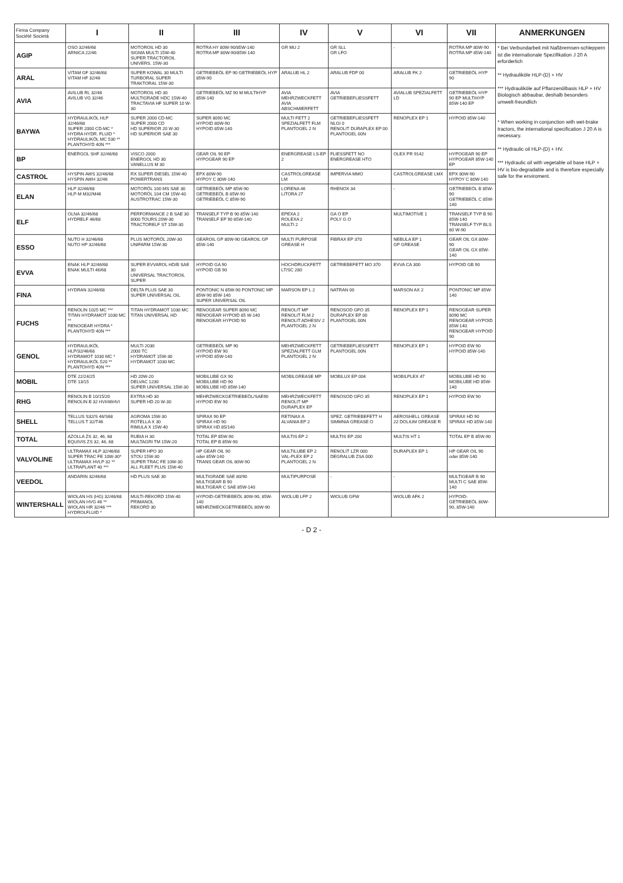| Firma Company Société Società | I | II | III | IV | V | VI | VII | ANMERKUNGEN |
| --- | --- | --- | --- | --- | --- | --- | --- | --- |
| AGIP | OSO 32/46/68 ARNICA 22/46 | MOTOROIL HD 30 SIGMA MULTI 15W-40 SUPER TRACTOROIL UNIVERS. 15W-30 | ROTRA HY 80W-90/85W-140 ROTRA MP 80W-90/85W-140 | GR MU 2 | GR SLL GR LFO | - | ROTRA MP 80W-90 ROTRA MP 85W-140 | * Bei Verbundarbeit mit Naßbremsen-schleppern ist die internationale Spezifikation J 20 A erforderlich ** Hydrauliköle HLP-(D) + HV *** Hydrauliköle auf Pflanzenölbasis HLP + HV Biologisch abbaubar, deshalb besonders umwelt-freundlich * When working in conjunction with wet-brake tractors, the international specification J 20 A is necessary. ** Hydraulic oil HLP-(D) + HV. *** Hydraulic oil with vegetable oil base HLP + HV is bio-degradable and is therefore especially safe for the enviroment. |
| ARAL | VITAM GF 32/46/68 VITAM HF 32/46 | SUPER KOWAL 30 MULTI TURBORAL SUPER TRAKTORAL 15W-30 | GETRIEBEÖL EP 90 GETRIEBEÖL HYP 85W-90 | ARALUB HL 2 | ARALUB FDP 00 | ARALUB FK 2 | GETRIEBEÖL HYP 90 | |
| AVIA | AVILUB RL 32/46 AVILUB VG 32/46 | MOTOROIL HD 30 MULTIGRADE HDC 15W-40 TRACTAVIA HF SUPER 10 W-30 | GETRIEBEÖL MZ 90 M MULTIHYP 85W-140 | AVIA MEHRZWECKFETT AVIA ABSCHMIERFETT | AVIA GETRIEBEFLIESSFETT | AVIALUB SPEZIALFETT LD | GETRIEBEÖL HYP 90 EP MULTIHYP 85W-140 EP | |
| BAYWA | HYDRAULIKÖL HLP 32/46/68 SUPER 2000 CD-MC * HYDRA HYDR. FLUID * HYDRAULIKÖL MC 530 ** PLANTOHYD 40N *** | SUPER 2000 CD-MC SUPER 2000 CD HD SUPERIOR 20 W-30 HD SUPERIOR SAE 30 | SUPER 8090 MC HYPOID 80W-90 HYPOID 85W-140 | MULTI FETT 2 SPEZIALFETT FLM PLANTOGEL 2 N | GETRIEBEFLIESSFETT NLGI 0 RENOLIT DURAPLEX EP 00 PLANTOGEL 00N | RENOPLEX EP 1 | HYPOID 85W-140 | |
| BP | ENERGOL SHF 32/46/68 | VISCO 2000 ENERGOL HD 30 VANELLUS M 30 | GEAR OIL 90 EP HYPOGEAR 90 EP | ENERGREASE LS-EP 2 | FLIESSFETT NO ENERGREASE HTO | OLEX PR 9142 | HYPOGEAR 90 EP HYPOGEAR 85W-140 EP | |
| CASTROL | HYSPIN AWS 32/46/68 HYSPIN AWH 32/46 | RX SUPER DIESEL 15W-40 POWERTRANS | EPX 80W-90 HYPOY C 80W-140 | CASTROLGREASE LM | IMPERVIA MMO | CASTROLGREASE LMX | EPX 80W-90 HYPOY C 80W-140 | |
| ELAN | HLP 32/46/68 HLP-M M32/M46 | MOTORÖL 100 MS SAE 30 MOTORÖL 104 CM 15W-40 AUSTROTRAC 15W-30 | GETRIEBEÖL MP 85W-90 GETRIEBEÖL B 85W-90 GETRIEBEÖL C 85W-90 | LORENA 46 LITORA 27 | RHENOX 34 | - | GETRIEBEÖL B 85W-90 GETRIEBEÖL C 85W-140 | |
| ELF | OLNA 32/46/68 HYDRELF 46/68 | PERFORMANCE 2 B SAE 30 8000 TOURS 20W-30 TRACTORELF ST 15W-30 | TRANSELF TYP B 90 85W-140 TRANSELF EP 90 85W-140 | EPEXA 2 ROLEXA 2 MULTI 2 | GA O EP POLY G O | MULTIMOTIVE 1 | TRANSELF TYP B 90 85W-140 TRANSELF TYP BLS 80 W-90 | |
| ESSO | NUTO H 32/46/68 NUTO HP 32/46/68 | PLUS MOTORÖL 20W-30 UNIFARM 15W-30 | GEAROIL GP 80W-90 GEAROIL GP 85W-140 | MULTI PURPOSE GREASE H | FIBRAX EP 370 | NEBULA EP 1 GP GREASE | GEAR OIL GX 80W-90 GEAR OIL GX 85W-140 | |
| EVVA | ENAK HLP 32/46/68 ENAK MULTI 46/68 | SUPER EVVAROL HD/B SAE 30 UNIVERSAL TRACTOROIL SUPER | HYPOID GA 90 HYPOID GB 90 | HOCHDRUCKFETT LT/SC 280 | GETRIEBEFETT MO 370 | EVVA CA 300 | HYPOID GB 90 | |
| FINA | HYDRAN 32/46/68 | DELTA PLUS SAE 30 SUPER UNIVERSAL OIL | PONTONIC N 85W-90 PONTONIC MP 85W-90 85W-140 SUPER UNIVERSAL OIL | MARSON EP L 2 | NATRAN 00 | MARSON AX 2 | PONTONIC MP 85W-140 | |
| FUCHS | RENOLIN 1025 MC *** TITAN HYDRAMOT 1030 MC ** RENOGEAR HYDRA * PLANTOHYD 40N *** | TITAN HYDRAMOT 1030 MC TITAN UNIVERSAL HD | RENOGEAR SUPER 8090 MC RENOGEAR HYPOID 85 W-140 RENOGEAR HYPOID 90 | RENOLIT MP RENOLIT FLM 2 RENOLIT ADHESIV 2 PLANTOGEL 2 N | RENOSOD GFO 35 DURAPLEX EP 00 PLANTOGEL 00N | RENOPLEX EP 1 | RENOGEAR SUPER 8090 MC RENOGEAR HYPOID 85W-140 RENOGEAR HYPOID 90 | |
| GENOL | HYDRAULIKÖL HLP/32/46/68 HYDRAMOT 1030 MC * HYDRAULIKÖL 520 ** PLANTOHYD 40N *** | MULTI 2030 2000 TC HYDRAMOT 15W-30 HYDRAMOT 1030 MC | GETRIEBEÖL MP 90 HYPOID EW 90 HYPOID 85W-140 | MEHRZWECKFETT SPEZIALFETT GLM PLANTOGEL 2 N | GETRIEBEFLIESSFETT PLANTOGEL 00N | RENOPLEX EP 1 | HYPOID EW 90 HYPOID 85W-140 | |
| MOBIL | DTE 22/24/25 DTE 13/15 | HD 20W-20 DELVAC 1230 SUPER UNIVERSAL 15W-30 | MOBILUBE GX 90 MOBILUBE HD 90 MOBILUBE HD 85W-140 | MOBILGREASE MP | MOBILUX EP 004 | MOBILPLEX 47 | MOBILUBE HD 90 MOBILUBE HD 85W-140 | |
| RHG | RENOLIN B 10/15/20 RENOLIN B 32 HVI/46HVI | EXTRA HD 30 SUPER HD 20 W-30 | MEHRZWECKGETRIEBEÖL/SAE90 HYPOID EW 90 | MEHRZWECKFETT RENOLIT MP DURAPLEX EP | RENOSOD GFO 35 | RENOPLEX EP 1 | HYPOID EW 90 | |
| SHELL | TELLUS S32/S 46/S68 TELLUS T 32/T46 | AGROMA 15W-30 ROTELLA X 30 RIMULA X 15W-40 | SPIRAX 90 EP SPIRAX HD 90 SPIRAX HD 85/140 | RETINAX A ALVANIA EP 2 | SPEZ. GETRIEBEFETT H SIMMNIA GREASE O | AEROSHELL GREASE 22 DOLIUM GREASE R | SPIRAX HD 90 SPIRAX HD 85W-140 | |
| TOTAL | AZOLLA ZS 32, 46, 68 EQUIVIS ZS 32, 46, 68 | RUBIA H 30 MULTAGRI TM 15W-20 | TOTAL EP 85W-90 TOTAL EP B 85W-90 | MULTIS EP 2 | MULTIS EP 200 | MULTIS HT 1 | TOTAL EP B 85W-90 | |
| VALVOLINE | ULTRAMAX HLP 32/46/68 SUPER TRAC FE 10W-30* ULTRAMAX HVLP 32 ** ULTRAPLANT 40 *** | SUPER HPO 30 STOU 15W-30 SUPER TRAC FE 10W-30 ALL FLEET PLUS 15W-40 | HP GEAR OIL 90 oder 85W-140 TRANS GEAR OIL 80W-90 | MULTILUBE EP 2 VAL-PLEX EP 2 PLANTOGEL 2 N | RENOLIT LZR 000 DEGRALUB ZSA 000 | DURAPLEX EP 1 | HP GEAR OIL 90 oder 85W-140 | |
| VEEDOL | ANDARIN 32/46/68 | HD PLUS SAE 30 | MULTIGRADE SAE 80/90 MULTIGEAR B 90 MULTIGEAR C SAE 85W-140 | MULTIPURPOSE | - | - | MULTIGEAR B 90 MULTI C SAE 85W-140 | |
| WINTERSHALL | WIOLAN HS (HG) 32/46/68 WIOLAN HVG 46 ** WIOLAN HR 32/46 *** HYDROLFLUID * | MULTI-REKORD 15W-40 PRIMANOL REKORD 30 | HYPOID-GETRIEBEÖL 80W-90, 85W-140 MEHRZWECKGETRIEBEÖL 80W-90 | WIOLUB LFP 2 | WIOLUB GFW | WIOLUB AFK 2 | HYPOID-GETRIEBEÖL 80W-90, 85W-140 | |
- D 2 -